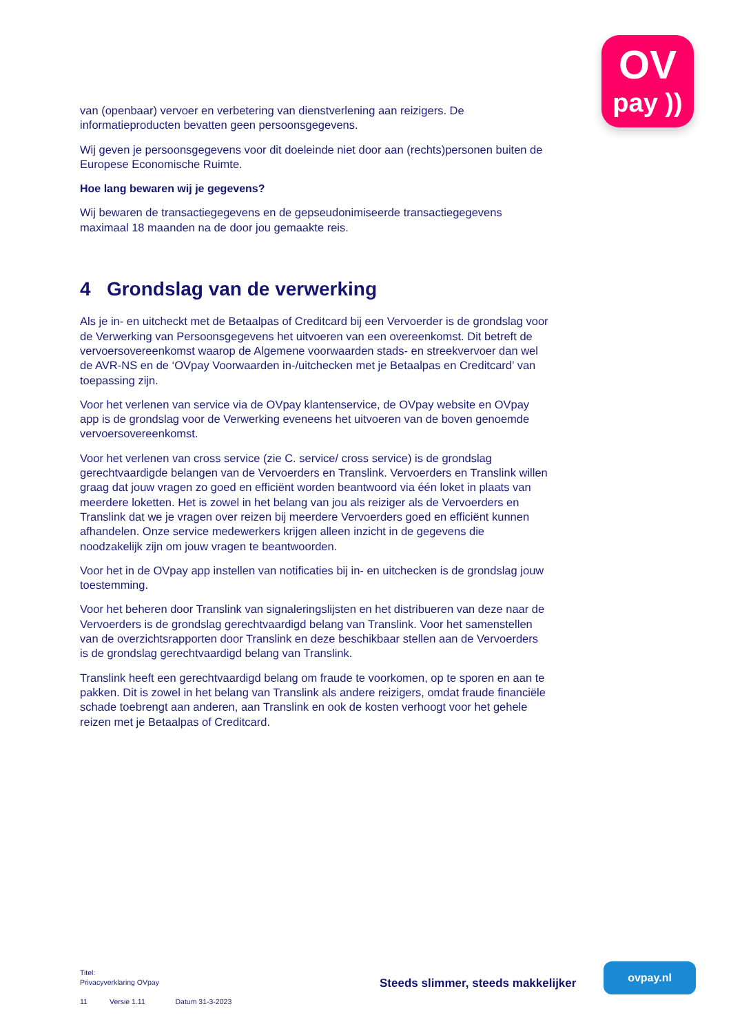OV
pay ))
van (openbaar) vervoer en verbetering van dienstverlening aan reizigers. De informatieproducten bevatten geen persoonsgegevens.
Wij geven je persoonsgegevens voor dit doeleinde niet door aan (rechts)personen buiten de Europese Economische Ruimte.
Hoe lang bewaren wij je gegevens?
Wij bewaren de transactiegegevens en de gepseudonimiseerde transactiegegevens maximaal 18 maanden na de door jou gemaakte reis.
4 Grondslag van de verwerking
Als je in- en uitcheckt met de Betaalpas of Creditcard bij een Vervoerder is de grondslag voor de Verwerking van Persoonsgegevens het uitvoeren van een overeenkomst. Dit betreft de vervoersovereenkomst waarop de Algemene voorwaarden stads- en streekvervoer dan wel de AVR-NS en de ‘OVpay Voorwaarden in-/uitchecken met je Betaalpas en Creditcard’ van toepassing zijn.
Voor het verlenen van service via de OVpay klantenservice, de OVpay website en OVpay app is de grondslag voor de Verwerking eveneens het uitvoeren van de boven genoemde vervoersovereenkomst.
Voor het verlenen van cross service (zie C. service/ cross service) is de grondslag gerechtvaardigde belangen van de Vervoerders en Translink. Vervoerders en Translink willen graag dat jouw vragen zo goed en efficiënt worden beantwoord via één loket in plaats van meerdere loketten. Het is zowel in het belang van jou als reiziger als de Vervoerders en Translink dat we je vragen over reizen bij meerdere Vervoerders goed en efficiënt kunnen afhandelen. Onze service medewerkers krijgen alleen inzicht in de gegevens die noodzakelijk zijn om jouw vragen te beantwoorden.
Voor het in de OVpay app instellen van notificaties bij in- en uitchecken is de grondslag jouw toestemming.
Voor het beheren door Translink van signaleringslijsten en het distribueren van deze naar de Vervoerders is de grondslag gerechtvaardigd belang van Translink. Voor het samenstellen van de overzichtsrapporten door Translink en deze beschikbaar stellen aan de Vervoerders is de grondslag gerechtvaardigd belang van Translink.
Translink heeft een gerechtvaardigd belang om fraude te voorkomen, op te sporen en aan te pakken. Dit is zowel in het belang van Translink als andere reizigers, omdat fraude financiële schade toebrengt aan anderen, aan Translink en ook de kosten verhoogt voor het gehele reizen met je Betaalpas of Creditcard.
Titel:
Privacyverklaring OVpay
11 Versie 1.11 Datum 31-3-2023
Steeds slimmer, steeds makkelijker
ovpay.nl